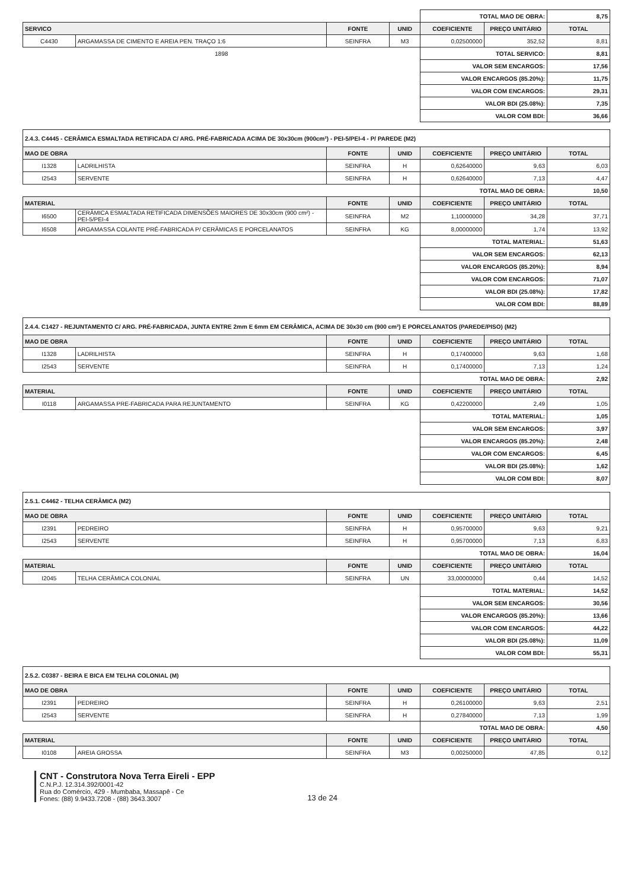| | | | | TOTAL MAO DE OBRA: | | 8,75 |
| SERVICO | | FONTE | UNID | COEFICIENTE | PREÇO UNITÁRIO | TOTAL |
| C4430 | ARGAMASSA DE CIMENTO E AREIA PEN. TRAÇO 1:6 | SEINFRA | M3 | 0,02500000 | 352,52 | 8,81 |
| 1898 | | | | TOTAL SERVICO: | | 8,81 |
| | | | | VALOR SEM ENCARGOS: | | 17,56 |
| | | | | VALOR ENCARGOS (85.20%): | | 11,75 |
| | | | | VALOR COM ENCARGOS: | | 29,31 |
| | | | | VALOR BDI (25.08%): | | 7,35 |
| | | | | VALOR COM BDI: | | 36,66 |
| 2.4.3. C4445 - CERÂMICA ESMALTADA RETIFICADA C/ ARG. PRÉ-FABRICADA ACIMA DE 30x30cm (900cm²) - PEI-5/PEI-4 - P/ PAREDE (M2) | | | | | | |
| MAO DE OBRA | | FONTE | UNID | COEFICIENTE | PREÇO UNITÁRIO | TOTAL |
| I1328 | LADRILHISTA | SEINFRA | H | 0,62640000 | 9,63 | 6,03 |
| I2543 | SERVENTE | SEINFRA | H | 0,62640000 | 7,13 | 4,47 |
| | | | | TOTAL MAO DE OBRA: | | 10,50 |
| MATERIAL | | FONTE | UNID | COEFICIENTE | PREÇO UNITÁRIO | TOTAL |
| I6500 | CERÂMICA ESMALTADA RETIFICADA DIMENSÕES MAIORES DE 30x30cm (900 cm²) - PEI-5/PEI-4 | SEINFRA | M2 | 1,10000000 | 34,28 | 37,71 |
| I6508 | ARGAMASSA COLANTE PRÉ-FABRICADA P/ CERÂMICAS E PORCELANATOS | SEINFRA | KG | 8,00000000 | 1,74 | 13,92 |
| | | | | TOTAL MATERIAL: | | 51,63 |
| | | | | VALOR SEM ENCARGOS: | | 62,13 |
| | | | | VALOR ENCARGOS (85.20%): | | 8,94 |
| | | | | VALOR COM ENCARGOS: | | 71,07 |
| | | | | VALOR BDI (25.08%): | | 17,82 |
| | | | | VALOR COM BDI: | | 88,89 |
| 2.4.4. C1427 - REJUNTAMENTO C/ ARG. PRÉ-FABRICADA, JUNTA ENTRE 2mm E 6mm EM CERÂMICA, ACIMA DE 30x30 cm (900 cm²) E PORCELANATOS (PAREDE/PISO) (M2) | | | | | | |
| MAO DE OBRA | | FONTE | UNID | COEFICIENTE | PREÇO UNITÁRIO | TOTAL |
| I1328 | LADRILHISTA | SEINFRA | H | 0,17400000 | 9,63 | 1,68 |
| I2543 | SERVENTE | SEINFRA | H | 0,17400000 | 7,13 | 1,24 |
| | | | | TOTAL MAO DE OBRA: | | 2,92 |
| MATERIAL | | FONTE | UNID | COEFICIENTE | PREÇO UNITÁRIO | TOTAL |
| I0118 | ARGAMASSA PRE-FABRICADA PARA REJUNTAMENTO | SEINFRA | KG | 0,42200000 | 2,49 | 1,05 |
| | | | | TOTAL MATERIAL: | | 1,05 |
| | | | | VALOR SEM ENCARGOS: | | 3,97 |
| | | | | VALOR ENCARGOS (85.20%): | | 2,48 |
| | | | | VALOR COM ENCARGOS: | | 6,45 |
| | | | | VALOR BDI (25.08%): | | 1,62 |
| | | | | VALOR COM BDI: | | 8,07 |
| 2.5.1. C4462 - TELHA CERÂMICA (M2) | | | | | | |
| MAO DE OBRA | | FONTE | UNID | COEFICIENTE | PREÇO UNITÁRIO | TOTAL |
| I2391 | PEDREIRO | SEINFRA | H | 0,95700000 | 9,63 | 9,21 |
| I2543 | SERVENTE | SEINFRA | H | 0,95700000 | 7,13 | 6,83 |
| | | | | TOTAL MAO DE OBRA: | | 16,04 |
| MATERIAL | | FONTE | UNID | COEFICIENTE | PREÇO UNITÁRIO | TOTAL |
| I2045 | TELHA CERÂMICA COLONIAL | SEINFRA | UN | 33,00000000 | 0,44 | 14,52 |
| | | | | TOTAL MATERIAL: | | 14,52 |
| | | | | VALOR SEM ENCARGOS: | | 30,56 |
| | | | | VALOR ENCARGOS (85.20%): | | 13,66 |
| | | | | VALOR COM ENCARGOS: | | 44,22 |
| | | | | VALOR BDI (25.08%): | | 11,09 |
| | | | | VALOR COM BDI: | | 55,31 |
| 2.5.2. C0387 - BEIRA E BICA EM TELHA COLONIAL (M) | | | | | | |
| MAO DE OBRA | | FONTE | UNID | COEFICIENTE | PREÇO UNITÁRIO | TOTAL |
| I2391 | PEDREIRO | SEINFRA | H | 0,26100000 | 9,63 | 2,51 |
| I2543 | SERVENTE | SEINFRA | H | 0,27840000 | 7,13 | 1,99 |
| | | | | TOTAL MAO DE OBRA: | | 4,50 |
| MATERIAL | | FONTE | UNID | COEFICIENTE | PREÇO UNITÁRIO | TOTAL |
| I0108 | AREIA GROSSA | SEINFRA | M3 | 0,00250000 | 47,85 | 0,12 |
CNT - Construtora Nova Terra Eireli - EPP
C.N.P.J. 12.314.392/0001-42
Rua do Comércio, 429 - Mumbaba, Massapê - Ce
Fones: (88) 9.9433.7208 - (88) 3643.3007
13 de 24